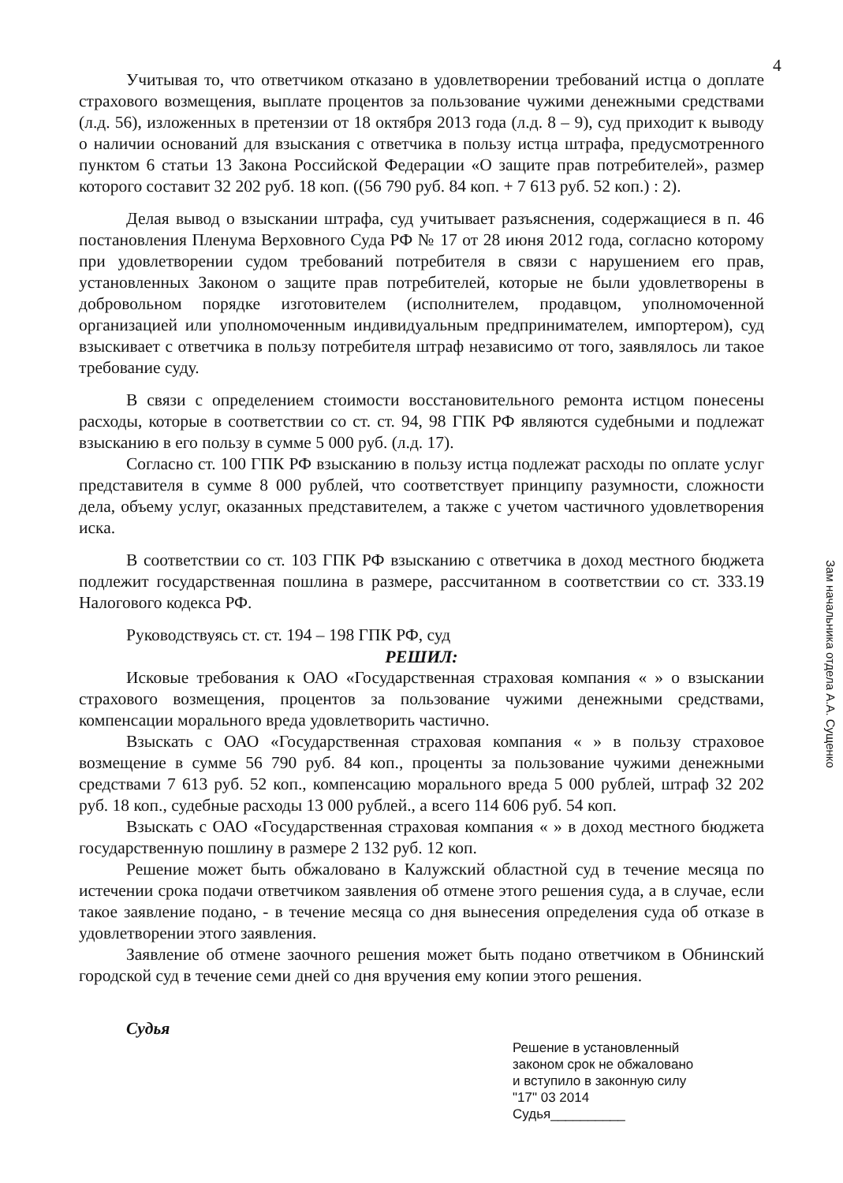4
Учитывая то, что ответчиком отказано в удовлетворении требований истца о доплате страхового возмещения, выплате процентов за пользование чужими денежными средствами (л.д. 56), изложенных в претензии от 18 октября 2013 года (л.д. 8 – 9), суд приходит к выводу о наличии оснований для взыскания с ответчика в пользу истца штрафа, предусмотренного пунктом 6 статьи 13 Закона Российской Федерации «О защите прав потребителей», размер которого составит 32 202 руб. 18 коп. ((56 790 руб. 84 коп. + 7 613 руб. 52 коп.) : 2).
Делая вывод о взыскании штрафа, суд учитывает разъяснения, содержащиеся в п. 46 постановления Пленума Верховного Суда РФ № 17 от 28 июня 2012 года, согласно которому при удовлетворении судом требований потребителя в связи с нарушением его прав, установленных Законом о защите прав потребителей, которые не были удовлетворены в добровольном порядке изготовителем (исполнителем, продавцом, уполномоченной организацией или уполномоченным индивидуальным предпринимателем, импортером), суд взыскивает с ответчика в пользу потребителя штраф независимо от того, заявлялось ли такое требование суду.
В связи с определением стоимости восстановительного ремонта истцом понесены расходы, которые в соответствии со ст. ст. 94, 98 ГПК РФ являются судебными и подлежат взысканию в его пользу в сумме 5 000 руб. (л.д. 17).
Согласно ст. 100 ГПК РФ взысканию в пользу истца подлежат расходы по оплате услуг представителя в сумме 8 000 рублей, что соответствует принципу разумности, сложности дела, объему услуг, оказанных представителем, а также с учетом частичного удовлетворения иска.
В соответствии со ст. 103 ГПК РФ взысканию с ответчика в доход местного бюджета подлежит государственная пошлина в размере, рассчитанном в соответствии со ст. 333.19 Налогового кодекса РФ.
Руководствуясь ст. ст. 194 – 198 ГПК РФ, суд
РЕШИЛ:
Исковые требования к ОАО «Государственная страховая компания « » о взыскании страхового возмещения, процентов за пользование чужими денежными средствами, компенсации морального вреда удовлетворить частично.
Взыскать с ОАО «Государственная страховая компания « » в пользу страховое возмещение в сумме 56 790 руб. 84 коп., проценты за пользование чужими денежными средствами 7 613 руб. 52 коп., компенсацию морального вреда 5 000 рублей, штраф 32 202 руб. 18 коп., судебные расходы 13 000 рублей., а всего 114 606 руб. 54 коп.
Взыскать с ОАО «Государственная страховая компания « » в доход местного бюджета государственную пошлину в размере 2 132 руб. 12 коп.
Решение может быть обжаловано в Калужский областной суд в течение месяца по истечении срока подачи ответчиком заявления об отмене этого решения суда, а в случае, если такое заявление подано, - в течение месяца со дня вынесения определения суда об отказе в удовлетворении этого заявления.
Заявление об отмене заочного решения может быть подано ответчиком в Обнинский городской суд в течение семи дней со дня вручения ему копии этого решения.
Судья
Решение в установленный
законом срок не обжаловано
и вступило в законную силу
"17" 03 2014
Судья__________
Зам начальника отдела А.А. Сущенко